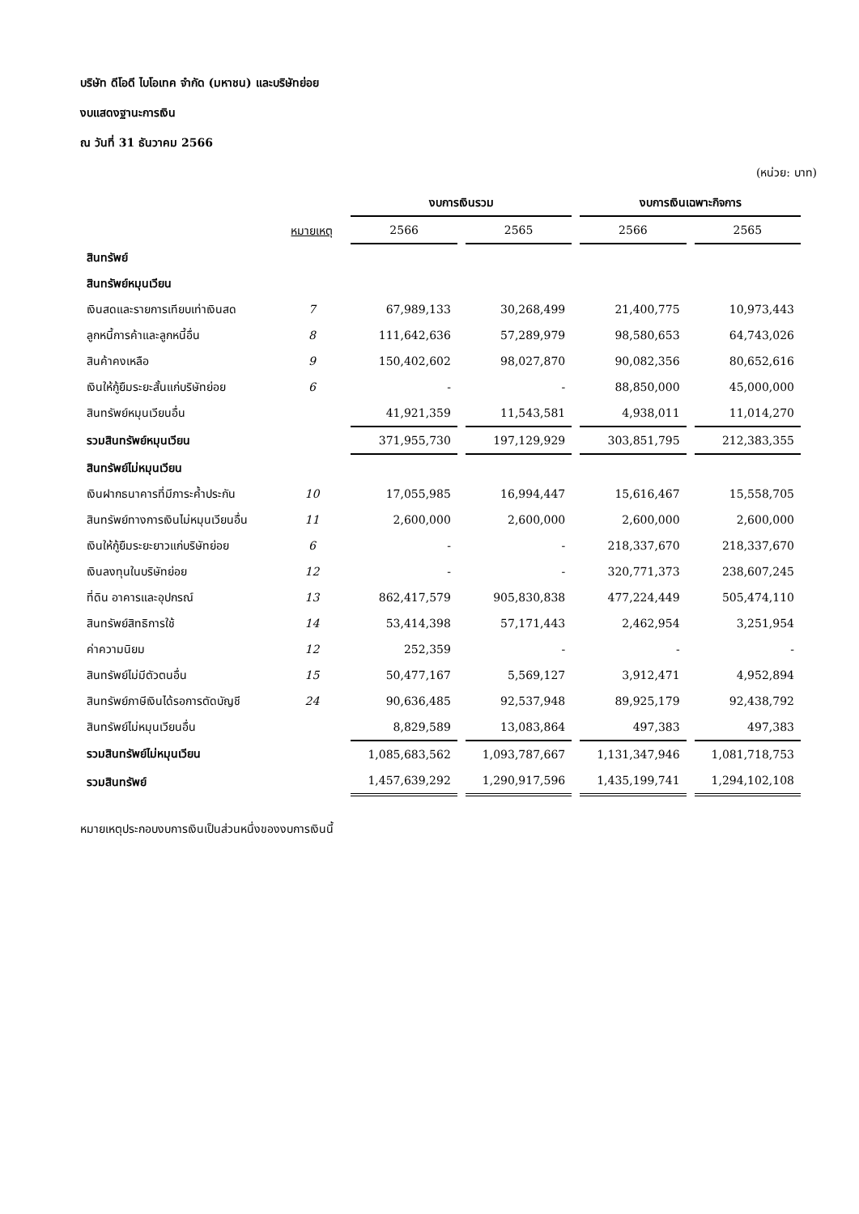บริษัท ดีโอดี ไบโอเทค จำกัด (มหาชน) และบริษัทย่อย
งบแสดงฐานะการเงิน
ณ วันที่ 31 ธันวาคม 2566
(หน่วย: บาท)
| | | งบการเงินรวม | | งบการเงินเฉพาะกิจการ | |
| --- | --- | --- | --- | --- | --- |
| | หมายเหตุ | 2566 | 2565 | 2566 | 2565 |
| สินทรัพย์ | | | | | |
| สินทรัพย์หมุนเวียน | | | | | |
| เงินสดและรายการเทียบเท่าเงินสด | 7 | 67,989,133 | 30,268,499 | 21,400,775 | 10,973,443 |
| ลูกหนี้การค้าและลูกหนี้อื่น | 8 | 111,642,636 | 57,289,979 | 98,580,653 | 64,743,026 |
| สินค้าคงเหลือ | 9 | 150,402,602 | 98,027,870 | 90,082,356 | 80,652,616 |
| เงินให้กู้ยืมระยะสั้นแก่บริษัทย่อย | 6 | - | - | 88,850,000 | 45,000,000 |
| สินทรัพย์หมุนเวียนอื่น | | 41,921,359 | 11,543,581 | 4,938,011 | 11,014,270 |
| รวมสินทรัพย์หมุนเวียน | | 371,955,730 | 197,129,929 | 303,851,795 | 212,383,355 |
| สินทรัพย์ไม่หมุนเวียน | | | | | |
| เงินฝากธนาคารที่มีภาระค้ำประกัน | 10 | 17,055,985 | 16,994,447 | 15,616,467 | 15,558,705 |
| สินทรัพย์ทางการเงินไม่หมุนเวียนอื่น | 11 | 2,600,000 | 2,600,000 | 2,600,000 | 2,600,000 |
| เงินให้กู้ยืมระยะยาวแก่บริษัทย่อย | 6 | - | - | 218,337,670 | 218,337,670 |
| เงินลงทุนในบริษัทย่อย | 12 | - | - | 320,771,373 | 238,607,245 |
| ที่ดิน อาคารและอุปกรณ์ | 13 | 862,417,579 | 905,830,838 | 477,224,449 | 505,474,110 |
| สินทรัพย์สิทธิการใช้ | 14 | 53,414,398 | 57,171,443 | 2,462,954 | 3,251,954 |
| ค่าความนิยม | 12 | 252,359 | - | - | - |
| สินทรัพย์ไม่มีตัวตนอื่น | 15 | 50,477,167 | 5,569,127 | 3,912,471 | 4,952,894 |
| สินทรัพย์ภาษีเงินได้รอการตัดบัญชี | 24 | 90,636,485 | 92,537,948 | 89,925,179 | 92,438,792 |
| สินทรัพย์ไม่หมุนเวียนอื่น | | 8,829,589 | 13,083,864 | 497,383 | 497,383 |
| รวมสินทรัพย์ไม่หมุนเวียน | | 1,085,683,562 | 1,093,787,667 | 1,131,347,946 | 1,081,718,753 |
| รวมสินทรัพย์ | | 1,457,639,292 | 1,290,917,596 | 1,435,199,741 | 1,294,102,108 |
หมายเหตุประกอบงบการเงินเป็นส่วนหนึ่งของงบการเงินนี้